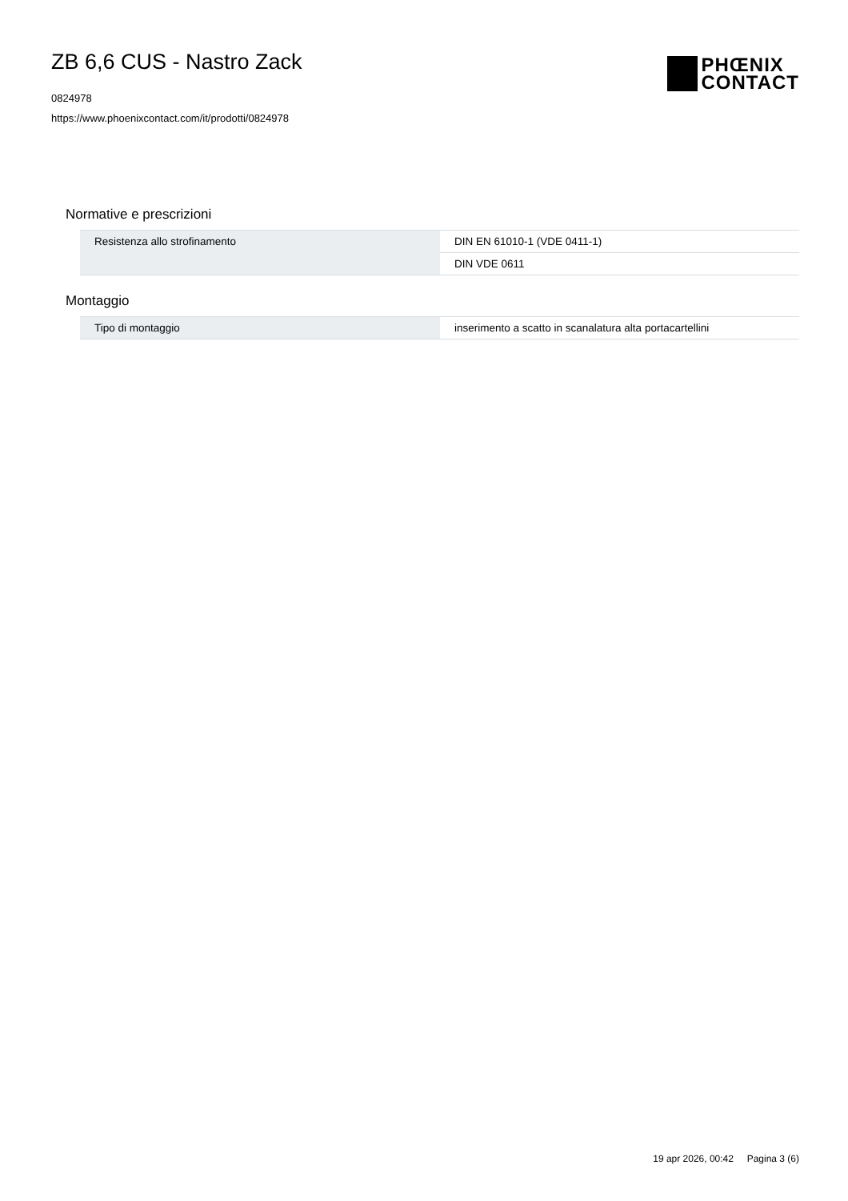ZB 6,6 CUS - Nastro Zack
0824978
https://www.phoenixcontact.com/it/prodotti/0824978
PHŒNIX
CONTACT
Normative e prescrizioni
| Resistenza allo strofinamento | DIN EN 61010-1 (VDE 0411-1) |
| | DIN VDE 0611 |
Montaggio
| Tipo di montaggio | inserimento a scatto in scanalatura alta portacartellini |
19 apr 2026, 00:42 Pagina 3 (6)